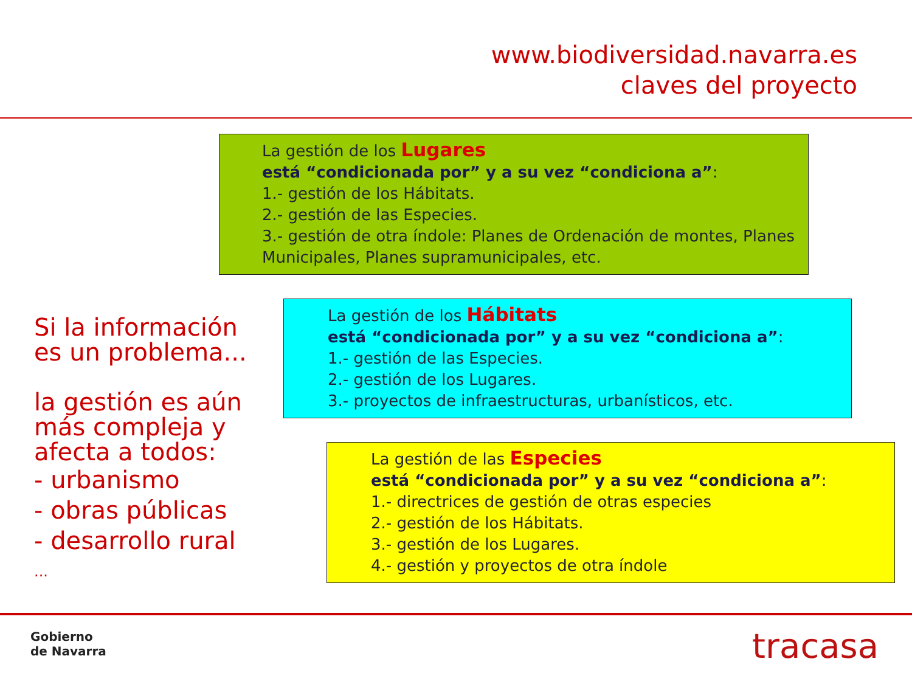www.biodiversidad.navarra.es
claves del proyecto
La gestión de los Lugares
está “condicionada por” y a su vez “condiciona a”:
1.- gestión de los Hábitats.
2.- gestión de las Especies.
3.- gestión de otra índole: Planes de Ordenación de montes, Planes Municipales, Planes supramunicipales, etc.
La gestión de los Hábitats
está “condicionada por” y a su vez “condiciona a”:
1.- gestión de las Especies.
2.- gestión de los Lugares.
3.- proyectos de infraestructuras, urbanísticos, etc.
La gestión de las Especies
está “condicionada por” y a su vez “condiciona a”:
1.- directrices de gestión de otras especies
2.- gestión de los Hábitats.
3.- gestión de los Lugares.
4.- gestión y proyectos de otra índole
Si la información
es un problema...
la gestión es aún
más compleja y
afecta a todos:
- urbanismo
- obras públicas
- desarrollo rural
...
Gobierno
de Navarra
tracasa